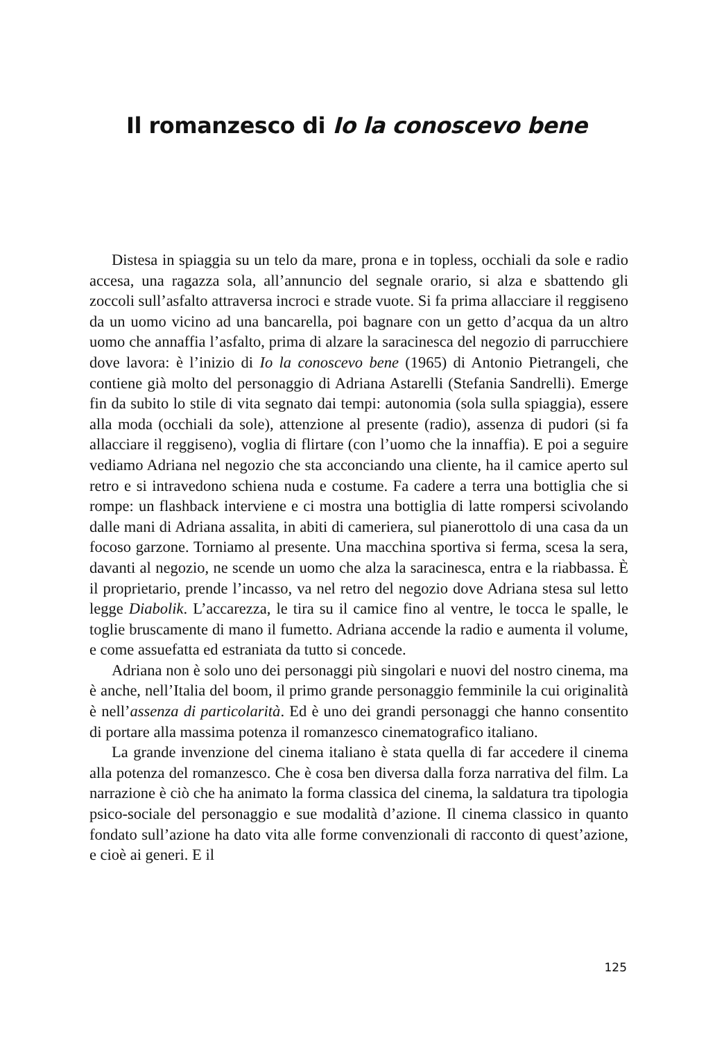Il romanzesco di Io la conoscevo bene
Distesa in spiaggia su un telo da mare, prona e in topless, occhiali da sole e radio accesa, una ragazza sola, all’annuncio del segnale orario, si alza e sbattendo gli zoccoli sull’asfalto attraversa incroci e strade vuote. Si fa prima allacciare il reggiseno da un uomo vicino ad una bancarella, poi bagnare con un getto d’acqua da un altro uomo che annaffia l’asfalto, prima di alzare la saracinesca del negozio di parrucchiere dove lavora: è l’inizio di Io la conoscevo bene (1965) di Antonio Pietrangeli, che contiene già molto del personaggio di Adriana Astarelli (Stefania Sandrelli). Emerge fin da subito lo stile di vita segnato dai tempi: autonomia (sola sulla spiaggia), essere alla moda (occhiali da sole), attenzione al presente (radio), assenza di pudori (si fa allacciare il reggiseno), voglia di flirtare (con l’uomo che la innaffia). E poi a seguire vediamo Adriana nel negozio che sta acconciando una cliente, ha il camice aperto sul retro e si intravedono schiena nuda e costume. Fa cadere a terra una bottiglia che si rompe: un flashback interviene e ci mostra una bottiglia di latte rompersi scivolando dalle mani di Adriana assalita, in abiti di cameriera, sul pianerottolo di una casa da un focoso garzone. Torniamo al presente. Una macchina sportiva si ferma, scesa la sera, davanti al negozio, ne scende un uomo che alza la saracinesca, entra e la riabbassa. È il proprietario, prende l’incasso, va nel retro del negozio dove Adriana stesa sul letto legge Diabolik. L’accarezza, le tira su il camice fino al ventre, le tocca le spalle, le toglie bruscamente di mano il fumetto. Adriana accende la radio e aumenta il volume, e come assuefatta ed estraniata da tutto si concede.
Adriana non è solo uno dei personaggi più singolari e nuovi del nostro cinema, ma è anche, nell’Italia del boom, il primo grande personaggio femminile la cui originalità è nell’assenza di particolarità. Ed è uno dei grandi personaggi che hanno consentito di portare alla massima potenza il romanzesco cinematografico italiano.
La grande invenzione del cinema italiano è stata quella di far accedere il cinema alla potenza del romanzesco. Che è cosa ben diversa dalla forza narrativa del film. La narrazione è ciò che ha animato la forma classica del cinema, la saldatura tra tipologia psico-sociale del personaggio e sue modalità d’azione. Il cinema classico in quanto fondato sull’azione ha dato vita alle forme convenzionali di racconto di quest’azione, e cioè ai generi. E il
125